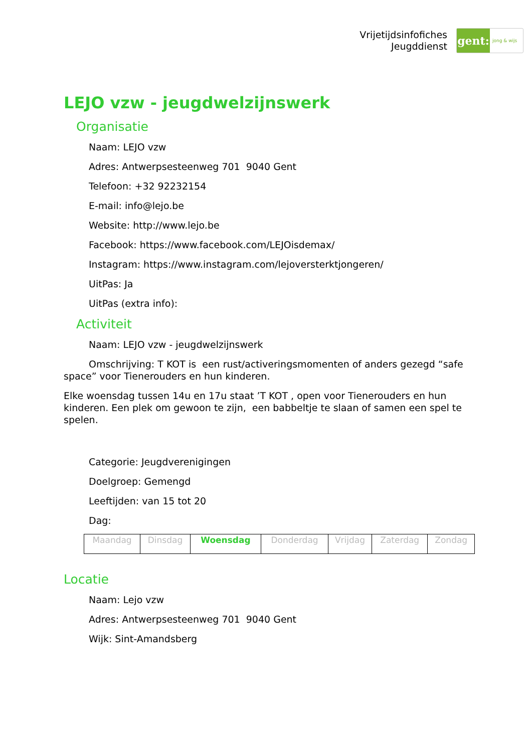Vrijetijdsinfofiches
Jeugddienst
gent:
jong & wijs
LEJO vzw - jeugdwelzijnswerk
Organisatie
Naam: LEJO vzw
Adres: Antwerpsesteenweg 701 9040 Gent
Telefoon: +32 92232154
E-mail: info@lejo.be
Website: http://www.lejo.be
Facebook: https://www.facebook.com/LEJOisdemax/
Instagram: https://www.instagram.com/lejoversterktjongeren/
UitPas: Ja
UitPas (extra info):
Activiteit
Naam: LEJO vzw - jeugdwelzijnswerk
Omschrijving: T KOT is een rust/activeringsmomenten of anders gezegd “safe space” voor Tienerouders en hun kinderen.
Elke woensdag tussen 14u en 17u staat ’T KOT , open voor Tienerouders en hun kinderen. Een plek om gewoon te zijn, een babbeltje te slaan of samen een spel te spelen.
Categorie: Jeugdverenigingen
Doelgroep: Gemengd
Leeftijden: van 15 tot 20
Dag:
| Maandag | Dinsdag | Woensdag | Donderdag | Vrijdag | Zaterdag | Zondag |
Locatie
Naam: Lejo vzw
Adres: Antwerpsesteenweg 701 9040 Gent
Wijk: Sint-Amandsberg